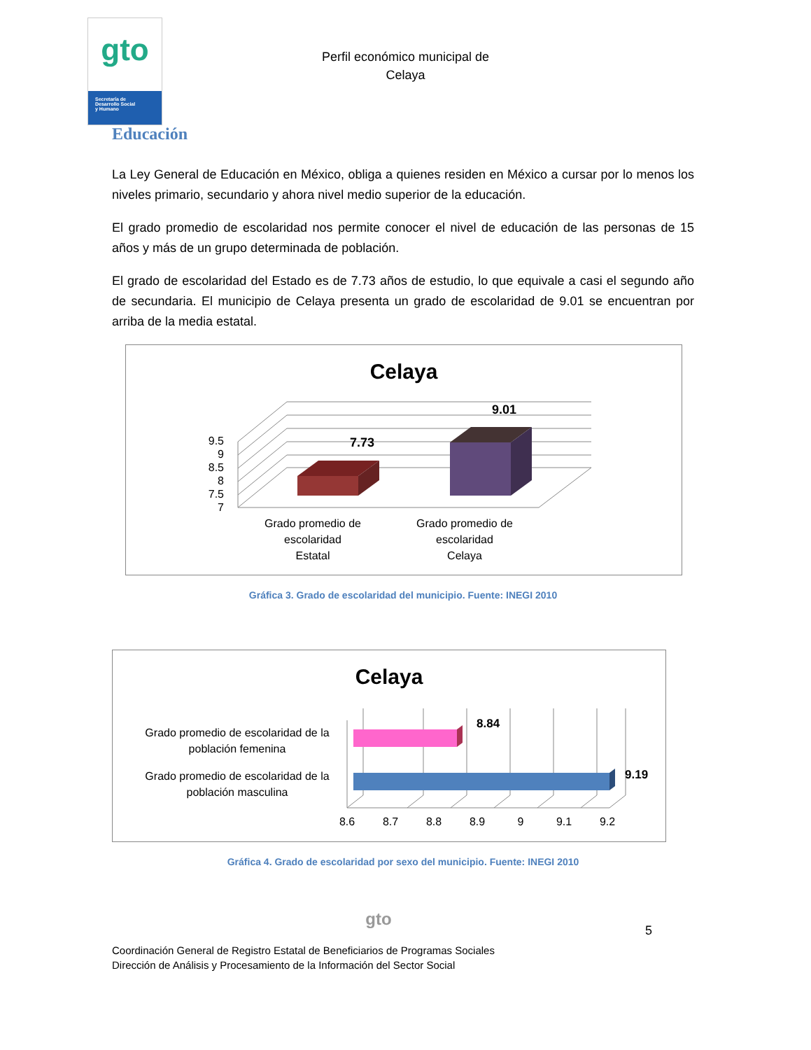gto
Secretaría de
Desarrollo Social
y Humano
Perfil económico municipal de
Celaya
Educación
La Ley General de Educación en México, obliga a quienes residen en México a cursar por lo menos los niveles primario, secundario y ahora nivel medio superior de la educación.
El grado promedio de escolaridad nos permite conocer el nivel de educación de las personas de 15 años y más de un grupo determinada de población.
El grado de escolaridad del Estado es de 7.73 años de estudio, lo que equivale a casi el segundo año de secundaria. El municipio de Celaya presenta un grado de escolaridad de 9.01 se encuentran por arriba de la media estatal.
Celaya
9.5
9
8.5
8
7.5
7
7.73
9.01
Grado promedio de escolaridad Estatal
Grado promedio de escolaridad Celaya
Gráfica 3. Grado de escolaridad del municipio. Fuente: INEGI 2010
Celaya
8.84
9.19
Grado promedio de escolaridad de la población femenina Grado promedio de escolaridad de la población masculina
8.6
8.7
8.8
8.9
9
9.1
9.2
Gráfica 4. Grado de escolaridad por sexo del municipio. Fuente: INEGI 2010
gto 5
Coordinación General de Registro Estatal de Beneficiarios de Programas Sociales
Dirección de Análisis y Procesamiento de la Información del Sector Social